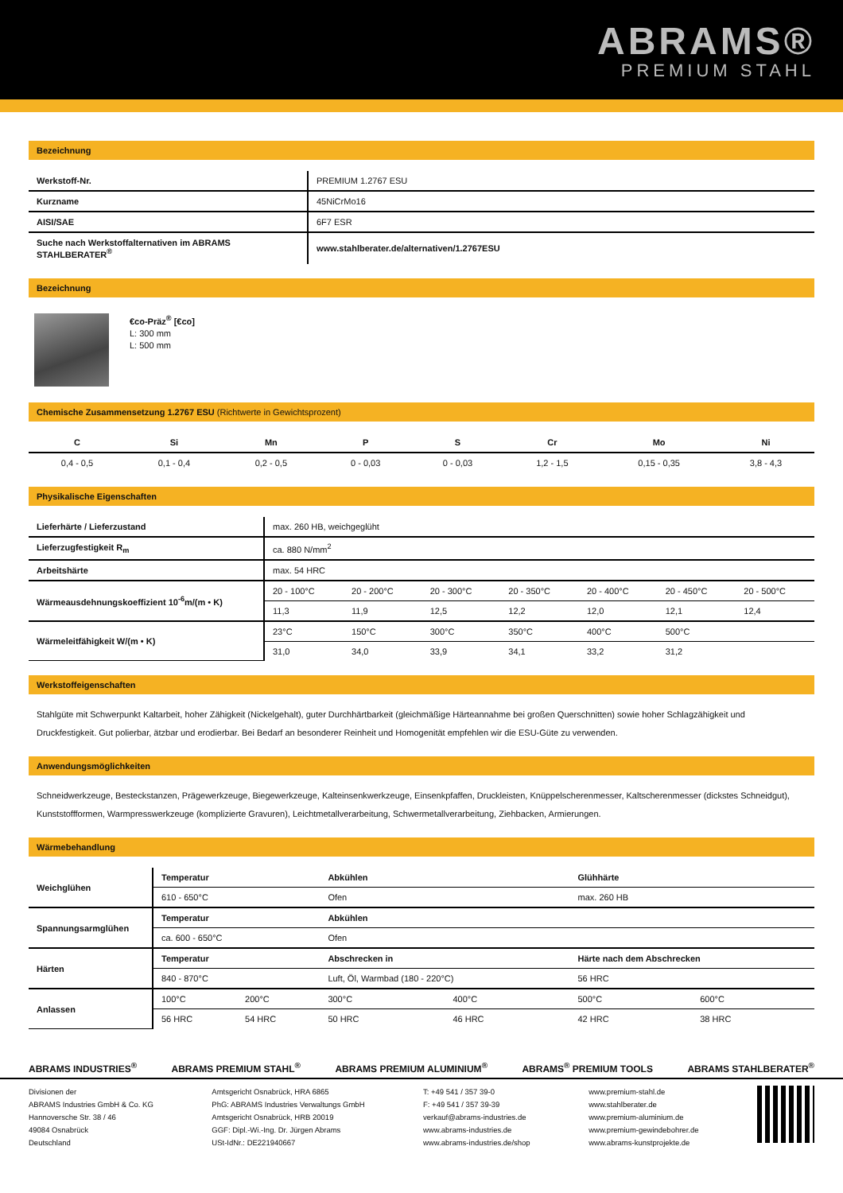ABRAMS®
PREMIUM STAHL
Bezeichnung
| Werkstoff-Nr. | PREMIUM 1.2767 ESU |
| Kurzname | 45NiCrMo16 |
| AISI/SAE | 6F7 ESR |
| Suche nach Werkstoffalternativen im ABRAMS STAHLBERATER<sup>®</sup> | www.stahlberater.de/alternativen/1.2767ESU |
Bezeichnung
€co-Präz<sup>®</sup> [€co]
L: 300 mm
L: 500 mm
Chemische Zusammensetzung 1.2767 ESU (Richtwerte in Gewichtsprozent)
| C | Si | Mn | P | S | Cr | Mo | Ni |
| --- | --- | --- | --- | --- | --- | --- | --- |
| 0,4 - 0,5 | 0,1 - 0,4 | 0,2 - 0,5 | 0 - 0,03 | 0 - 0,03 | 1,2 - 1,5 | 0,15 - 0,35 | 3,8 - 4,3 |
Physikalische Eigenschaften
| Lieferhärte / Lieferzustand | max. 260 HB, weichgeglüht | | | | | | |
| Lieferzugfestigkeit R<sub>m</sub> | ca. 880 N/mm<sup>2</sup> | | | | | | |
| Arbeitshärte | max. 54 HRC | | | | | | |
| Wärmeausdehnungskoeffizient 10<sup>-6</sup>m/(m • K) | 20 - 100°C | 20 - 200°C | 20 - 300°C | 20 - 350°C | 20 - 400°C | 20 - 450°C | 20 - 500°C |
| | 11,3 | 11,9 | 12,5 | 12,2 | 12,0 | 12,1 | 12,4 |
| Wärmeleitfähigkeit W/(m • K) | 23°C | 150°C | 300°C | 350°C | 400°C | 500°C | |
| | 31,0 | 34,0 | 33,9 | 34,1 | 33,2 | 31,2 | |
Werkstoffeigenschaften
Stahlgüte mit Schwerpunkt Kaltarbeit, hoher Zähigkeit (Nickelgehalt), guter Durchhärtbarkeit (gleichmäßige Härteannahme bei großen Querschnitten) sowie hoher Schlagzähigkeit und Druckfestigkeit. Gut polierbar, ätzbar und erodierbar. Bei Bedarf an besonderer Reinheit und Homogenität empfehlen wir die ESU-Güte zu verwenden.
Anwendungsmöglichkeiten
Schneidwerkzeuge, Besteckstanzen, Prägewerkzeuge, Biegewerkzeuge, Kalteinsenkwerkzeuge, Einsenkpfaffen, Druckleisten, Knüppelscherenmesser, Kaltscherenmesser (dickstes Schneidgut), Kunststoffformen, Warmpresswerkzeuge (komplizierte Gravuren), Leichtmetallverarbeitung, Schwermetallverarbeitung, Ziehbacken, Armierungen.
Wärmebehandlung
| Weichglühen | Temperatur | | Abkühlen | | Glühhärte | |
| | 610 - 650°C | | Ofen | | max. 260 HB | |
| Spannungsarmglühen | Temperatur | | Abkühlen | | | |
| | ca. 600 - 650°C | | Ofen | | | |
| Härten | Temperatur | | Abschrecken in | | Härte nach dem Abschrecken | |
| | 840 - 870°C | | Luft, Öl, Warmbad (180 - 220°C) | | 56 HRC | |
| Anlassen | 100°C | 200°C | 300°C | 400°C | 500°C | 600°C |
| | 56 HRC | 54 HRC | 50 HRC | 46 HRC | 42 HRC | 38 HRC |
ABRAMS INDUSTRIES<sup>®</sup> ABRAMS PREMIUM STAHL<sup>®</sup> ABRAMS PREMIUM ALUMINIUM<sup>®</sup> ABRAMS<sup>®</sup> PREMIUM TOOLS ABRAMS STAHLBERATER<sup>®</sup>
Divisionen der
ABRAMS Industries GmbH & Co. KG
Hannoversche Str. 38 / 46
49084 Osnabrück
Deutschland
Amtsgericht Osnabrück, HRA 6865
PhG: ABRAMS Industries Verwaltungs GmbH
Amtsgericht Osnabrück, HRB 20019
GGF: Dipl.-Wi.-Ing. Dr. Jürgen Abrams
USt-IdNr.: DE221940667
T: +49 541 / 357 39-0
F: +49 541 / 357 39-39
verkauf@abrams-industries.de
www.abrams-industries.de
www.abrams-industries.de/shop
www.premium-stahl.de
www.stahlberater.de
www.premium-aluminium.de
www.premium-gewindebohrer.de
www.abrams-kunstprojekte.de